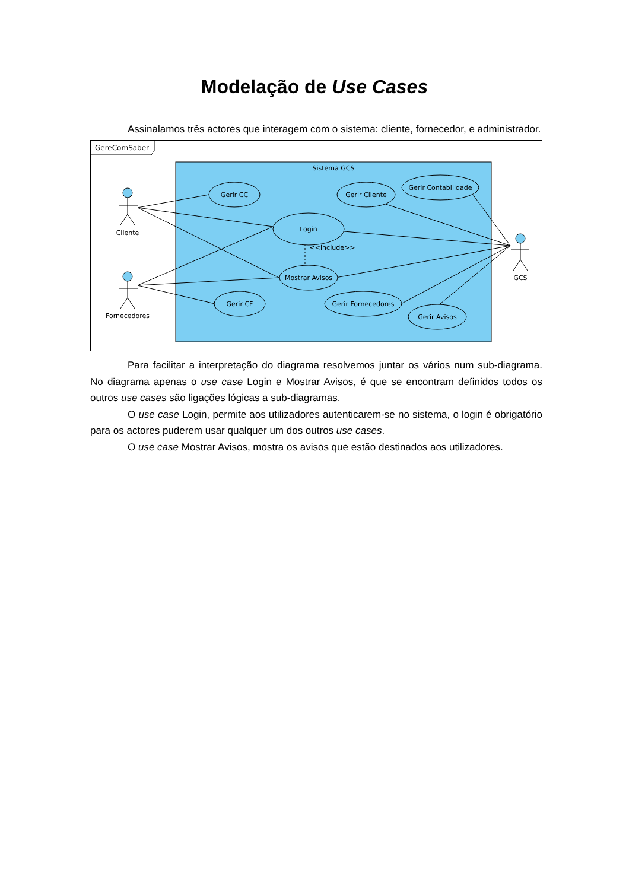Modelação de Use Cases
Assinalamos três actores que interagem com o sistema: cliente, fornecedor, e administrador.
GereComSaber
Sistema GCS
Gerir CC
Gerir Cliente
Gerir Contabilidade
Login
Mostrar Avisos
Gerir CF
Gerir Fornecedores
Gerir Avisos
Cliente
Fornecedores
GCS
<<include>>
Para facilitar a interpretação do diagrama resolvemos juntar os vários num sub-diagrama. No diagrama apenas o use case Login e Mostrar Avisos, é que se encontram definidos todos os outros use cases são ligações lógicas a sub-diagramas.
O use case Login, permite aos utilizadores autenticarem-se no sistema, o login é obrigatório para os actores puderem usar qualquer um dos outros use cases.
O use case Mostrar Avisos, mostra os avisos que estão destinados aos utilizadores.